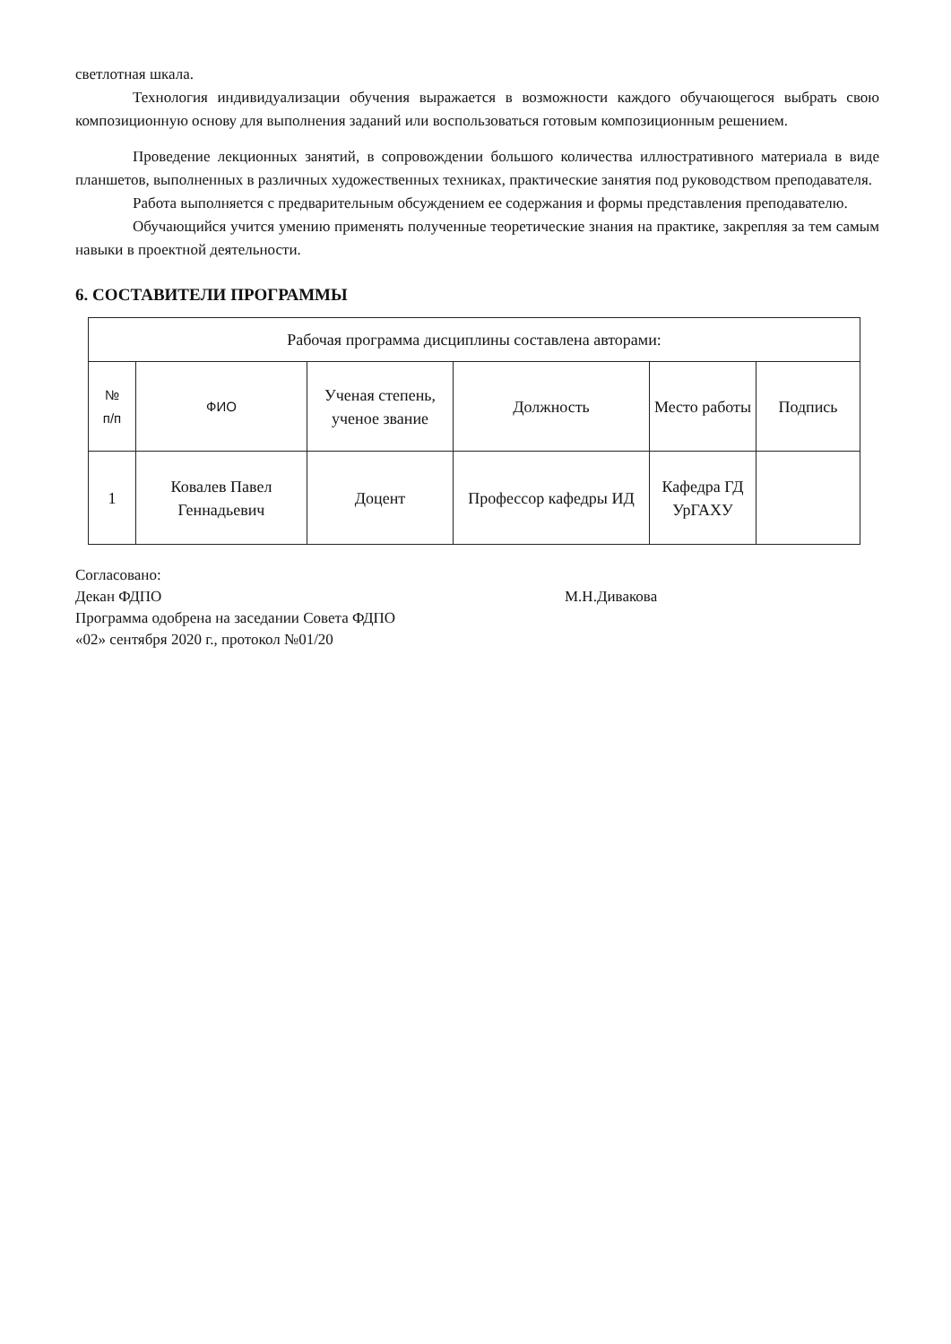светлотная шкала.
Технология индивидуализации обучения выражается в возможности каждого обучающегося выбрать свою композиционную основу для выполнения заданий или воспользоваться готовым композиционным решением.
Проведение лекционных занятий, в сопровождении большого количества иллюстративного материала в виде планшетов, выполненных в различных художественных техниках, практические занятия под руководством преподавателя.
Работа выполняется с предварительным обсуждением ее содержания и формы представления преподавателю.
Обучающийся учится умению применять полученные теоретические знания на практике, закрепляя за тем самым навыки в проектной деятельности.
6. СОСТАВИТЕЛИ ПРОГРАММЫ
| Рабочая программа дисциплины составлена авторами: | | | | | |
| --- | --- | --- | --- | --- | --- |
| № п/п | ФИО | Ученая степень, ученое звание | Должность | Место работы | Подпись |
| 1 | Ковалев Павел Геннадьевич | Доцент | Профессор кафедры ИД | Кафедра ГД УрГАХУ | |
Согласовано:
Декан ФДПО М.Н.Дивакова
Программа одобрена на заседании Совета ФДПО
«02» сентября 2020 г., протокол №01/20